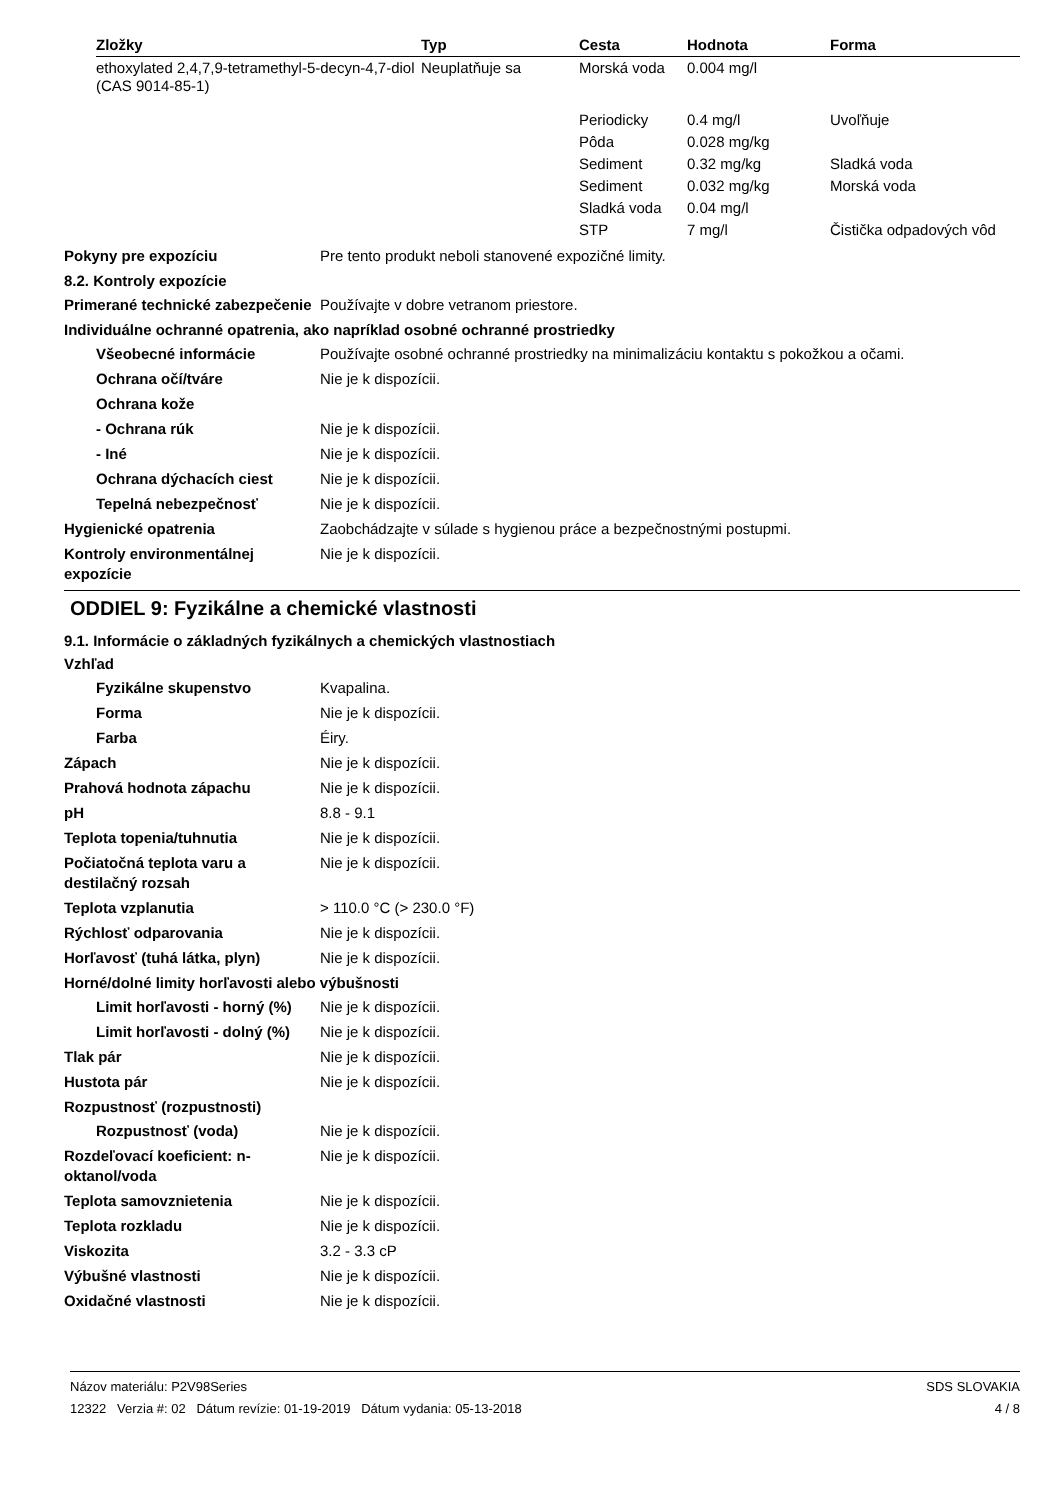| Zložky | Typ | Cesta | Hodnota | Forma |
| --- | --- | --- | --- | --- |
| ethoxylated 2,4,7,9-tetramethyl-5-decyn-4,7-diol (CAS 9014-85-1) | Neuplatňuje sa | Morská voda | 0.004 mg/l | |
| | | Periodicky | 0.4 mg/l | Uvoľňuje |
| | | Pôda | 0.028 mg/kg | |
| | | Sediment | 0.32 mg/kg | Sladká voda |
| | | Sediment | 0.032 mg/kg | Morská voda |
| | | Sladká voda | 0.04 mg/l | |
| | | STP | 7 mg/l | Čistička odpadových vôd |
Pokyny pre expozíciu Pre tento produkt neboli stanovené expozičné limity.
8.2. Kontroly expozície
Primerané technické zabezpečenie
Používajte v dobre vetranom priestore.
Individuálne ochranné opatrenia, ako napríklad osobné ochranné prostriedky
Všeobecné informácie Používajte osobné ochranné prostriedky na minimalizáciu kontaktu s pokožkou a očami.
Ochrana očí/tváre Nie je k dispozícii.
Ochrana kože
- Ochrana rúk Nie je k dispozícii.
- Iné Nie je k dispozícii.
Ochrana dýchacích ciest Nie je k dispozícii.
Tepelná nebezpečnosť Nie je k dispozícii.
Hygienické opatrenia Zaobchádzajte v súlade s hygienou práce a bezpečnostnými postupmi.
Kontroly environmentálnej expozície
Nie je k dispozícii.
ODDIEL 9: Fyzikálne a chemické vlastnosti
9.1. Informácie o základných fyzikálnych a chemických vlastnostiach
Vzhľad
Fyzikálne skupenstvo Kvapalina.
Forma Nie je k dispozícii.
Farba Éiry.
Zápach Nie je k dispozícii.
Prahová hodnota zápachu Nie je k dispozícii.
pH 8.8 - 9.1
Teplota topenia/tuhnutia Nie je k dispozícii.
Počiatočná teplota varu a destilačný rozsah
Nie je k dispozícii.
Teplota vzplanutia > 110.0 °C (> 230.0 °F)
Rýchlosť odparovania Nie je k dispozícii.
Horľavosť (tuhá látka, plyn) Nie je k dispozícii.
Horné/dolné limity horľavosti alebo výbušnosti
Limit horľavosti - horný (%)
Nie je k dispozícii.
Limit horľavosti - dolný (%)
Nie je k dispozícii.
Tlak pár Nie je k dispozícii.
Hustota pár Nie je k dispozícii.
Rozpustnosť (rozpustnosti)
Rozpustnosť (voda) Nie je k dispozícii.
Rozdeľovací koeficient: n-oktanol/voda
Nie je k dispozícii.
Teplota samovznietenia Nie je k dispozícii.
Teplota rozkladu Nie je k dispozícii.
Viskozita 3.2 - 3.3 cP
Výbušné vlastnosti Nie je k dispozícii.
Oxidačné vlastnosti Nie je k dispozícii.
Názov materiálu: P2V98Series
12322 Verzia #: 02 Dátum revízie: 01-19-2019 Dátum vydania: 05-13-2018
SDS SLOVAKIA
4 / 8